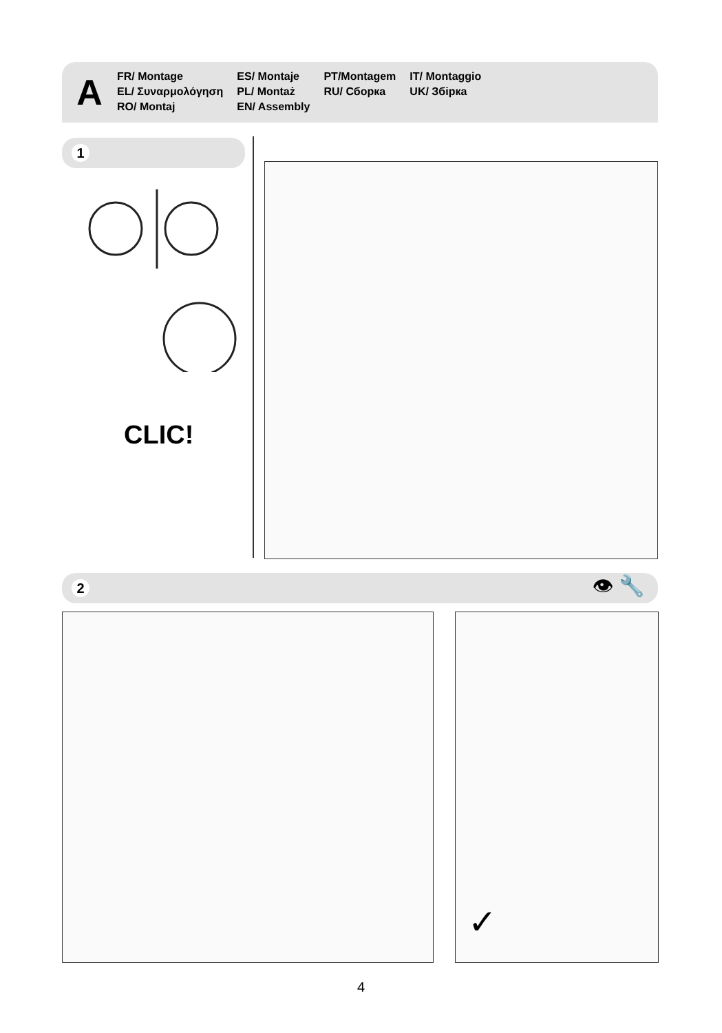A
FR/ Montage
EL/ Συναρμολόγηση
RO/ Montaj
ES/ Montaje
PL/ Montaż
EN/ Assembly
PT/Montagem
RU/ Сборка
IT/ Montaggio
UK/ Збірка
1
CLIC!
2
👁 🔧
✓
4